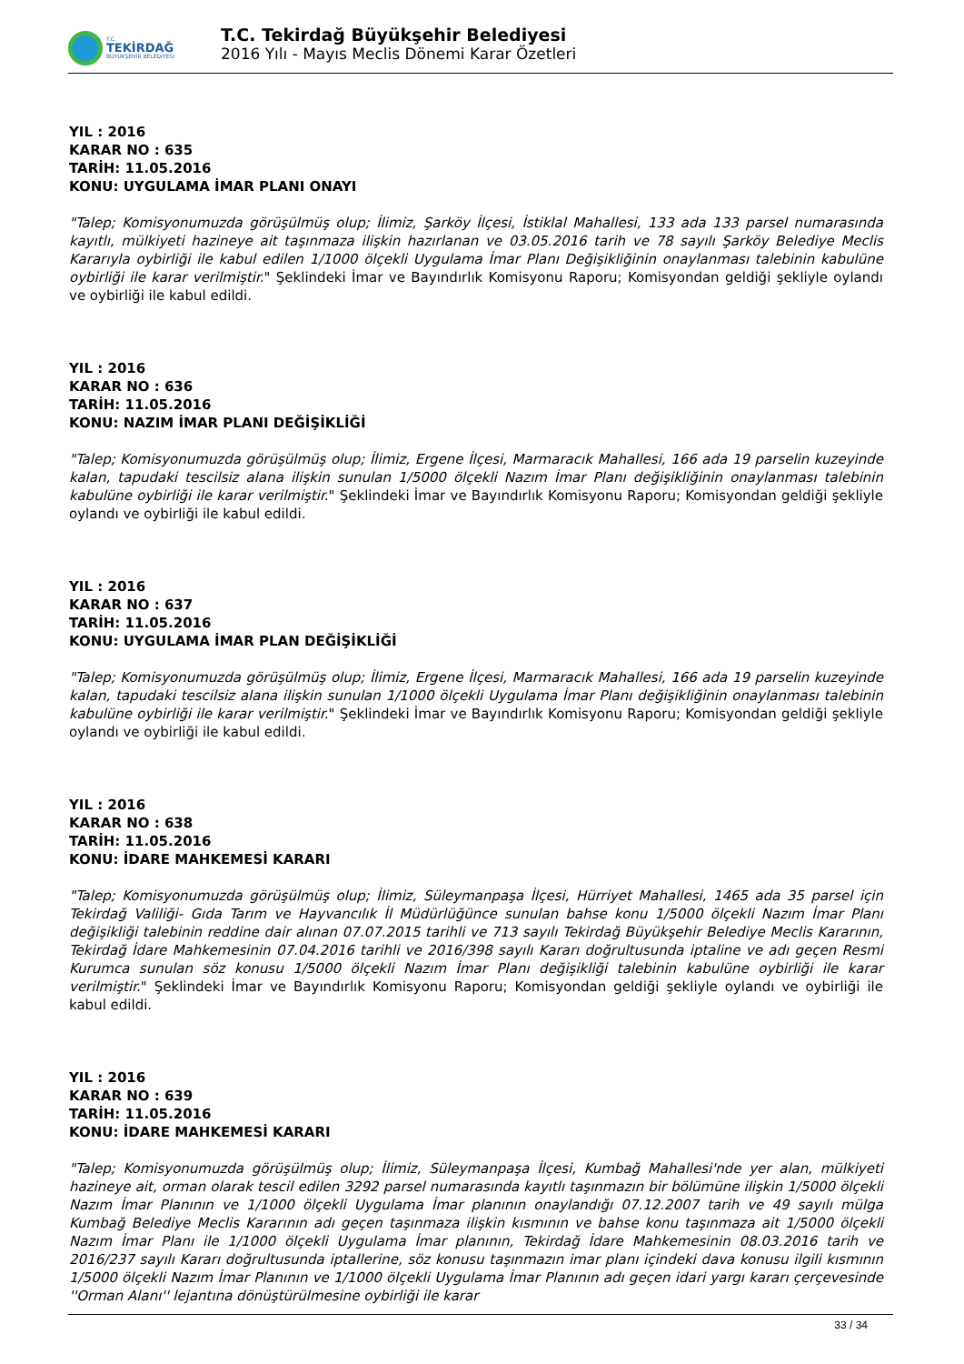T.C.
TEKİRDAĞ
BÜYÜKŞEHİR BELEDİYESİ
T.C. Tekirdağ Büyükşehir Belediyesi
2016 Yılı - Mayıs Meclis Dönemi Karar Özetleri
YIL : 2016
KARAR NO : 635
TARİH: 11.05.2016
KONU: UYGULAMA İMAR PLANI ONAYI
"Talep; Komisyonumuzda görüşülmüş olup; İlimiz, Şarköy İlçesi, İstiklal Mahallesi, 133 ada 133 parsel numarasında kayıtlı, mülkiyeti hazineye ait taşınmaza ilişkin hazırlanan ve 03.05.2016 tarih ve 78 sayılı Şarköy Belediye Meclis Kararıyla oybirliği ile kabul edilen 1/1000 ölçekli Uygulama İmar Planı Değişikliğinin onaylanması talebinin kabulüne oybirliği ile karar verilmiştir." Şeklindeki İmar ve Bayındırlık Komisyonu Raporu; Komisyondan geldiği şekliyle oylandı ve oybirliği ile kabul edildi.
YIL : 2016
KARAR NO : 636
TARİH: 11.05.2016
KONU: NAZIM İMAR PLANI DEĞİŞİKLİĞİ
"Talep; Komisyonumuzda görüşülmüş olup; İlimiz, Ergene İlçesi, Marmaracık Mahallesi, 166 ada 19 parselin kuzeyinde kalan, tapudaki tescilsiz alana ilişkin sunulan 1/5000 ölçekli Nazım İmar Planı değişikliğinin onaylanması talebinin kabulüne oybirliği ile karar verilmiştir." Şeklindeki İmar ve Bayındırlık Komisyonu Raporu; Komisyondan geldiği şekliyle oylandı ve oybirliği ile kabul edildi.
YIL : 2016
KARAR NO : 637
TARİH: 11.05.2016
KONU: UYGULAMA İMAR PLAN DEĞİŞİKLİĞİ
"Talep; Komisyonumuzda görüşülmüş olup; İlimiz, Ergene İlçesi, Marmaracık Mahallesi, 166 ada 19 parselin kuzeyinde kalan, tapudaki tescilsiz alana ilişkin sunulan 1/1000 ölçekli Uygulama İmar Planı değişikliğinin onaylanması talebinin kabulüne oybirliği ile karar verilmiştir." Şeklindeki İmar ve Bayındırlık Komisyonu Raporu; Komisyondan geldiği şekliyle oylandı ve oybirliği ile kabul edildi.
YIL : 2016
KARAR NO : 638
TARİH: 11.05.2016
KONU: İDARE MAHKEMESİ KARARI
"Talep; Komisyonumuzda görüşülmüş olup; İlimiz, Süleymanpaşa İlçesi, Hürriyet Mahallesi, 1465 ada 35 parsel için Tekirdağ Valiliği- Gıda Tarım ve Hayvancılık İl Müdürlüğünce sunulan bahse konu 1/5000 ölçekli Nazım İmar Planı değişikliği talebinin reddine dair alınan 07.07.2015 tarihli ve 713 sayılı Tekirdağ Büyükşehir Belediye Meclis Kararının, Tekirdağ İdare Mahkemesinin 07.04.2016 tarihli ve 2016/398 sayılı Kararı doğrultusunda iptaline ve adı geçen Resmi Kurumca sunulan söz konusu 1/5000 ölçekli Nazım İmar Planı değişikliği talebinin kabulüne oybirliği ile karar verilmiştir." Şeklindeki İmar ve Bayındırlık Komisyonu Raporu; Komisyondan geldiği şekliyle oylandı ve oybirliği ile kabul edildi.
YIL : 2016
KARAR NO : 639
TARİH: 11.05.2016
KONU: İDARE MAHKEMESİ KARARI
"Talep; Komisyonumuzda görüşülmüş olup; İlimiz, Süleymanpaşa İlçesi, Kumbağ Mahallesi'nde yer alan, mülkiyeti hazineye ait, orman olarak tescil edilen 3292 parsel numarasında kayıtlı taşınmazın bir bölümüne ilişkin 1/5000 ölçekli Nazım İmar Planının ve 1/1000 ölçekli Uygulama İmar planının onaylandığı 07.12.2007 tarih ve 49 sayılı mülga Kumbağ Belediye Meclis Kararının adı geçen taşınmaza ilişkin kısmının ve bahse konu taşınmaza ait 1/5000 ölçekli Nazım İmar Planı ile 1/1000 ölçekli Uygulama İmar planının, Tekirdağ İdare Mahkemesinin 08.03.2016 tarih ve 2016/237 sayılı Kararı doğrultusunda iptallerine, söz konusu taşınmazın imar planı içindeki dava konusu ilgili kısmının 1/5000 ölçekli Nazım İmar Planının ve 1/1000 ölçekli Uygulama İmar Planının adı geçen idari yargı kararı çerçevesinde ''Orman Alanı'' lejantına dönüştürülmesine oybirliği ile karar
33 / 34